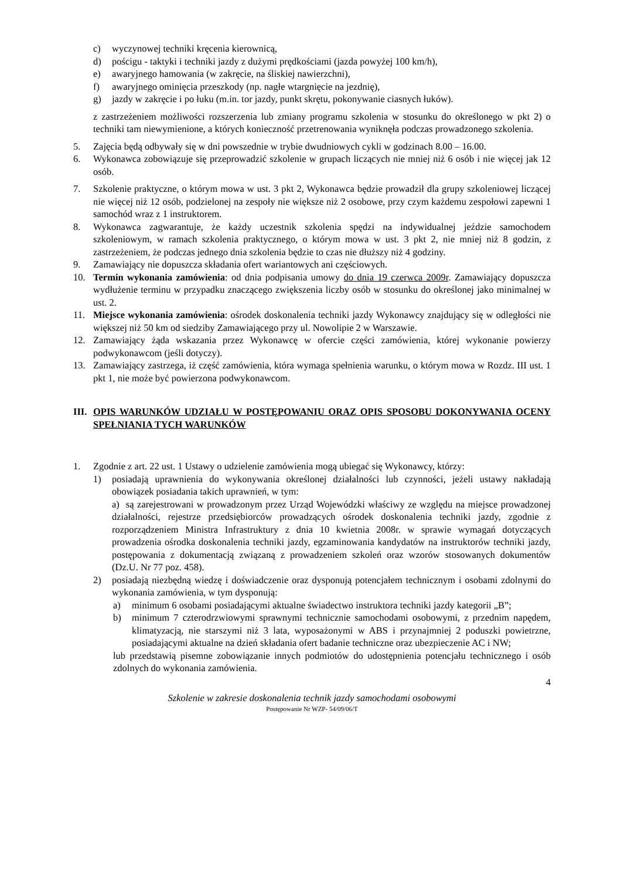c) wyczynowej techniki kręcenia kierownicą,
d) pościgu - taktyki i techniki jazdy z dużymi prędkościami (jazda powyżej 100 km/h),
e) awaryjnego hamowania (w zakręcie, na śliskiej nawierzchni),
f) awaryjnego ominięcia przeszkody (np. nagłe wtargnięcie na jezdnię),
g) jazdy w zakręcie i po łuku (m.in. tor jazdy, punkt skrętu, pokonywanie ciasnych łuków).
z zastrzeżeniem możliwości rozszerzenia lub zmiany programu szkolenia w stosunku do określonego w pkt 2) o techniki tam niewymienione, a których konieczność przetrenowania wyniknęła podczas prowadzonego szkolenia.
5. Zajęcia będą odbywały się w dni powszednie w trybie dwudniowych cykli w godzinach 8.00 – 16.00.
6. Wykonawca zobowiązuje się przeprowadzić szkolenie w grupach liczących nie mniej niż 6 osób i nie więcej jak 12 osób.
7. Szkolenie praktyczne, o którym mowa w ust. 3 pkt 2, Wykonawca będzie prowadził dla grupy szkoleniowej liczącej nie więcej niż 12 osób, podzielonej na zespoły nie większe niż 2 osobowe, przy czym każdemu zespołowi zapewni 1 samochód wraz z 1 instruktorem.
8. Wykonawca zagwarantuje, że każdy uczestnik szkolenia spędzi na indywidualnej jeździe samochodem szkoleniowym, w ramach szkolenia praktycznego, o którym mowa w ust. 3 pkt 2, nie mniej niż 8 godzin, z zastrzeżeniem, że podczas jednego dnia szkolenia będzie to czas nie dłuższy niż 4 godziny.
9. Zamawiający nie dopuszcza składania ofert wariantowych ani częściowych.
10. Termin wykonania zamówienia: od dnia podpisania umowy do dnia 19 czerwca 2009r. Zamawiający dopuszcza wydłużenie terminu w przypadku znaczącego zwiększenia liczby osób w stosunku do określonej jako minimalnej w ust. 2.
11. Miejsce wykonania zamówienia: ośrodek doskonalenia techniki jazdy Wykonawcy znajdujący się w odległości nie większej niż 50 km od siedziby Zamawiającego przy ul. Nowolipie 2 w Warszawie.
12. Zamawiający żąda wskazania przez Wykonawcę w ofercie części zamówienia, której wykonanie powierzy podwykonawcom (jeśli dotyczy).
13. Zamawiający zastrzega, iż część zamówienia, która wymaga spełnienia warunku, o którym mowa w Rozdz. III ust. 1 pkt 1, nie może być powierzona podwykonawcom.
III. OPIS WARUNKÓW UDZIAŁU W POSTĘPOWANIU ORAZ OPIS SPOSOBU DOKONYWANIA OCENY SPEŁNIANIA TYCH WARUNKÓW
1. Zgodnie z art. 22 ust. 1 Ustawy o udzielenie zamówienia mogą ubiegać się Wykonawcy, którzy:
1) posiadają uprawnienia do wykonywania określonej działalności lub czynności, jeżeli ustawy nakładają obowiązek posiadania takich uprawnień, w tym:
a) są zarejestrowani w prowadzonym przez Urząd Wojewódzki właściwy ze względu na miejsce prowadzonej działalności, rejestrze przedsiębiorców prowadzących ośrodek doskonalenia techniki jazdy, zgodnie z rozporządzeniem Ministra Infrastruktury z dnia 10 kwietnia 2008r. w sprawie wymagań dotyczących prowadzenia ośrodka doskonalenia techniki jazdy, egzaminowania kandydatów na instruktorów techniki jazdy, postępowania z dokumentacją związaną z prowadzeniem szkoleń oraz wzorów stosowanych dokumentów (Dz.U. Nr 77 poz. 458).
2) posiadają niezbędną wiedzę i doświadczenie oraz dysponują potencjałem technicznym i osobami zdolnymi do wykonania zamówienia, w tym dysponują:
a) minimum 6 osobami posiadającymi aktualne świadectwo instruktora techniki jazdy kategorii „B”;
b) minimum 7 czterodrzwiowymi sprawnymi technicznie samochodami osobowymi, z przednim napędem, klimatyzacją, nie starszymi niż 3 lata, wyposażonymi w ABS i przynajmniej 2 poduszki powietrzne, posiadającymi aktualne na dzień składania ofert badanie techniczne oraz ubezpieczenie AC i NW;
lub przedstawią pisemne zobowiązanie innych podmiotów do udostępnienia potencjału technicznego i osób zdolnych do wykonania zamówienia.
4
Szkolenie w zakresie doskonalenia technik jazdy samochodami osobowymi
Postępowanie Nr WZP- 54/09/06/T